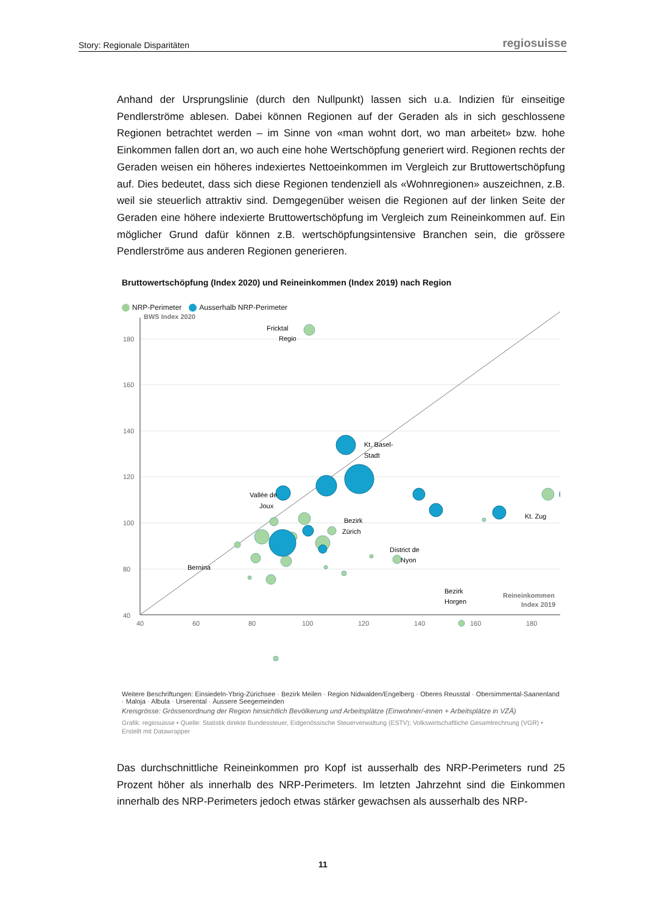Story: Regionale Disparitäten regiosuisse
Anhand der Ursprungslinie (durch den Nullpunkt) lassen sich u.a. Indizien für einseitige Pendlerströme ablesen. Dabei können Regionen auf der Geraden als in sich geschlossene Regionen betrachtet werden – im Sinne von «man wohnt dort, wo man arbeitet» bzw. hohe Einkommen fallen dort an, wo auch eine hohe Wertschöpfung generiert wird. Regionen rechts der Geraden weisen ein höheres indexiertes Nettoeinkommen im Vergleich zur Bruttowertschöpfung auf. Dies bedeutet, dass sich diese Regionen tendenziell als «Wohnregionen» auszeichnen, z.B. weil sie steuerlich attraktiv sind. Demgegenüber weisen die Regionen auf der linken Seite der Geraden eine höhere indexierte Bruttowertschöpfung im Vergleich zum Reineinkommen auf. Ein möglicher Grund dafür können z.B. wertschöpfungsintensive Branchen sein, die grössere Pendlerströme aus anderen Regionen generieren.
Bruttowertschöpfung (Index 2020) und Reineinkommen (Index 2019) nach Region
NRP-Perimeter Ausserhalb NRP-Perimeter
180
160
140
120
100
80
40
40
60
80
100
120
140
160
180
BWS Index 2020
Reineinkommen
Index 2019
Fricktal
Regio
Kt. Basel-
Stadt
Vallée de
Joux
Bezirk
Zürich
Kt. Zug
District de
Nyon
Bernina
Bezirk
Horgen
Weitere Beschriftungen: Einsiedeln-Ybrig-Zürichsee · Bezirk Meilen · Region Nidwalden/Engelberg · Oberes Reusstal · Obersimmental-Saanenland · Maloja · Albula · Urserental · Äussere Seegemeinden
Kreisgrösse: Grössenordnung der Region hinsichtlich Bevölkerung und Arbeitsplätze (Einwohner/-innen + Arbeitsplätze in VZÄ)
Grafik: regiosuisse • Quelle: Statistik direkte Bundessteuer, Eidgenössische Steuerverwaltung (ESTV); Volkswirtschaftliche Gesamtrechnung (VGR) • Erstellt mit Datawrapper
Das durchschnittliche Reineinkommen pro Kopf ist ausserhalb des NRP-Perimeters rund 25 Prozent höher als innerhalb des NRP-Perimeters. Im letzten Jahrzehnt sind die Einkommen innerhalb des NRP-Perimeters jedoch etwas stärker gewachsen als ausserhalb des NRP-
11